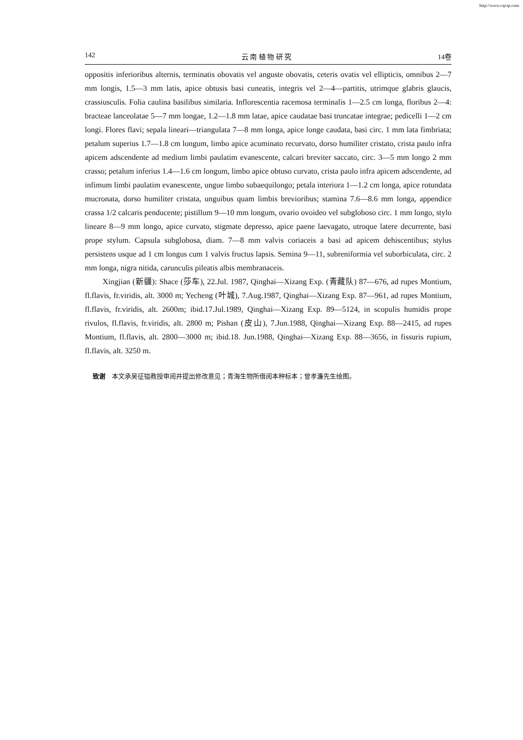http://www.cqvip.com
142 云 南 植 物 研 究 14卷
oppositis inferioribus alternis, terminatis obovatis vel anguste obovatis, ceteris ovatis vel ellipticis, omnibus 2—7 mm longis, 1.5—3 mm latis, apice obtusis basi cuneatis, integris vel 2—4—partitis, utrimque glabris glaucis, crassiusculis. Folia caulina basilibus similaria. Inflorescentia racemosa terminalis 1—2.5 cm longa, floribus 2—4: bracteae lanceolatae 5—7 mm longae, 1.2—1.8 mm latae, apice caudatae basi truncatae integrae; pedicelli 1—2 cm longi. Flores flavi; sepala lineari—triangulata 7—8 mm longa, apice longe caudata, basi circ. 1 mm lata fimbriata; petalum superius 1.7—1.8 cm longum, limbo apice acuminato recurvato, dorso humiliter cristato, crista paulo infra apicem adscendente ad medium limbi paulatim evanescente, calcari breviter saccato, circ. 3—5 mm longo 2 mm crasso; petalum inferius 1.4—1.6 cm longum, limbo apice obtuso curvato, crista paulo infra apicem adscendente, ad infimum limbi paulatim evanescente, ungue limbo subaequilongo; petala interiora 1—1.2 cm longa, apice rotundata mucronata, dorso humiliter cristata, unguibus quam limbis brevioribus; stamina 7.6—8.6 mm longa, appendice crassa 1/2 calcaris penducente; pistillum 9—10 mm longum, ovario ovoideo vel subgloboso circ. 1 mm longo, stylo lineare 8—9 mm longo, apice curvato, stigmate depresso, apice paene laevagato, utroque latere decurrente, basi prope stylum. Capsula subglobosa, diam. 7—8 mm valvis coriaceis a basi ad apicem dehiscentibus; stylus persistens usque ad 1 cm longus cum 1 valvis fructus lapsis. Semina 9—11, subreniformia vel suborbiculata, circ. 2 mm longa, nigra nitida, carunculis pileatis albis membranaceis.
Xingjian (新疆): Shace (莎车), 22.Jul. 1987, Qinghai—Xizang Exp. (青藏队) 87—676, ad rupes Montium, fl.flavis, fr.viridis, alt. 3000 m; Yecheng (叶城), 7.Aug.1987, Qinghai—Xizang Exp. 87—961, ad rupes Montium, fl.flavis, fr.viridis, alt. 2600m; ibid.17.Jul.1989, Qinghai—Xizang Exp. 89—5124, in scopulis humidis prope rivulos, fl.flavis, fr.viridis, alt. 2800 m; Pishan (皮山), 7.Jun.1988, Qinghai—Xizang Exp. 88—2415, ad rupes Montium, fl.flavis, alt. 2800—3000 m; ibid.18. Jun.1988, Qinghai—Xizang Exp. 88—3656, in fissuris rupium, fl.flavis, alt. 3250 m.
致谢　本文承吴征镒教授审阅并提出修改意见；青海生物所借阅本种标本；曾孝濂先生绘图。